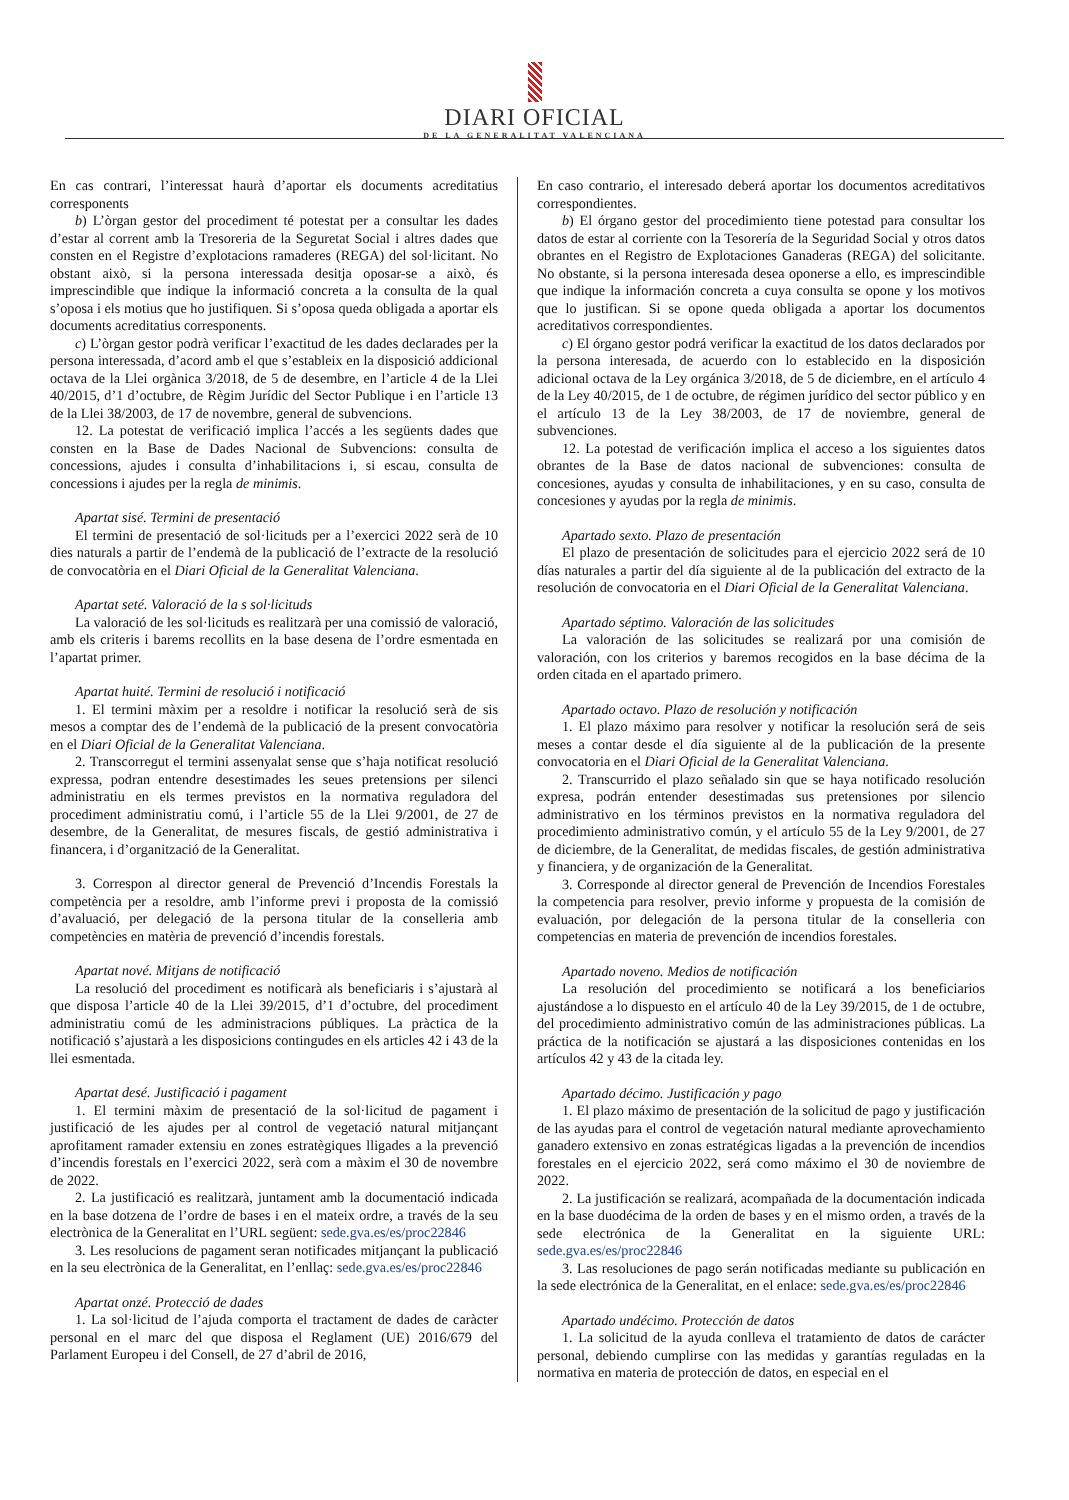DIARI OFICIAL
DE LA GENERALITAT VALENCIANA
En cas contrari, l’interessat haurà d’aportar els documents acreditatius corresponents
b) L’òrgan gestor del procediment té potestat per a consultar les dades d’estar al corrent amb la Tresoreria de la Seguretat Social i altres dades que consten en el Registre d’explotacions ramaderes (REGA) del sol·licitant. No obstant això, si la persona interessada desitja oposar-se a això, és imprescindible que indique la informació concreta a la consulta de la qual s’oposa i els motius que ho justifiquen. Si s’oposa queda obligada a aportar els documents acreditatius corresponents.
c) L’òrgan gestor podrà verificar l’exactitud de les dades declarades per la persona interessada, d’acord amb el que s’estableix en la disposició addicional octava de la Llei orgànica 3/2018, de 5 de desembre, en l’article 4 de la Llei 40/2015, d’1 d’octubre, de Règim Jurídic del Sector Publique i en l’article 13 de la Llei 38/2003, de 17 de novembre, general de subvencions.
12. La potestat de verificació implica l’accés a les següents dades que consten en la Base de Dades Nacional de Subvencions: consulta de concessions, ajudes i consulta d’inhabilitacions i, si escau, consulta de concessions i ajudes per la regla de minimis.
Apartat sisé. Termini de presentació
El termini de presentació de sol·licituds per a l’exercici 2022 serà de 10 dies naturals a partir de l’endemà de la publicació de l’extracte de la resolució de convocatòria en el Diari Oficial de la Generalitat Valenciana.
Apartat seté. Valoració de la s sol·licituds
La valoració de les sol·licituds es realitzarà per una comissió de valoració, amb els criteris i barems recollits en la base desena de l’ordre esmentada en l’apartat primer.
Apartat huité. Termini de resolució i notificació
1. El termini màxim per a resoldre i notificar la resolució serà de sis mesos a comptar des de l’endemà de la publicació de la present convocatòria en el Diari Oficial de la Generalitat Valenciana.
2. Transcorregut el termini assenyalat sense que s’haja notificat resolució expressa, podran entendre desestimades les seues pretensions per silenci administratiu en els termes previstos en la normativa reguladora del procediment administratiu comú, i l’article 55 de la Llei 9/2001, de 27 de desembre, de la Generalitat, de mesures fiscals, de gestió administrativa i financera, i d’organització de la Generalitat.
3. Correspon al director general de Prevenció d’Incendis Forestals la competència per a resoldre, amb l’informe previ i proposta de la comissió d’avaluació, per delegació de la persona titular de la conselleria amb competències en matèria de prevenció d’incendis forestals.
Apartat nové. Mitjans de notificació
La resolució del procediment es notificarà als beneficiaris i s’ajustarà al que disposa l’article 40 de la Llei 39/2015, d’1 d’octubre, del procediment administratiu comú de les administracions públiques. La pràctica de la notificació s’ajustarà a les disposicions contingudes en els articles 42 i 43 de la llei esmentada.
Apartat desé. Justificació i pagament
1. El termini màxim de presentació de la sol·licitud de pagament i justificació de les ajudes per al control de vegetació natural mitjançant aprofitament ramader extensiu en zones estratègiques lligades a la prevenció d’incendis forestals en l’exercici 2022, serà com a màxim el 30 de novembre de 2022.
2. La justificació es realitzarà, juntament amb la documentació indicada en la base dotzena de l’ordre de bases i en el mateix ordre, a través de la seu electrònica de la Generalitat en l’URL següent: sede.gva.es/es/proc22846
3. Les resolucions de pagament seran notificades mitjançant la publicació en la seu electrònica de la Generalitat, en l’enllaç: sede.gva.es/es/proc22846
Apartat onzé. Protecció de dades
1. La sol·licitud de l’ajuda comporta el tractament de dades de caràcter personal en el marc del que disposa el Reglament (UE) 2016/679 del Parlament Europeu i del Consell, de 27 d’abril de 2016,
En caso contrario, el interesado deberá aportar los documentos acreditativos correspondientes.
b) El órgano gestor del procedimiento tiene potestad para consultar los datos de estar al corriente con la Tesorería de la Seguridad Social y otros datos obrantes en el Registro de Explotaciones Ganaderas (REGA) del solicitante. No obstante, si la persona interesada desea oponerse a ello, es imprescindible que indique la información concreta a cuya consulta se opone y los motivos que lo justifican. Si se opone queda obligada a aportar los documentos acreditativos correspondientes.
c) El órgano gestor podrá verificar la exactitud de los datos declarados por la persona interesada, de acuerdo con lo establecido en la disposición adicional octava de la Ley orgánica 3/2018, de 5 de diciembre, en el artículo 4 de la Ley 40/2015, de 1 de octubre, de régimen jurídico del sector público y en el artículo 13 de la Ley 38/2003, de 17 de noviembre, general de subvenciones.
12. La potestad de verificación implica el acceso a los siguientes datos obrantes de la Base de datos nacional de subvenciones: consulta de concesiones, ayudas y consulta de inhabilitaciones, y en su caso, consulta de concesiones y ayudas por la regla de minimis.
Apartado sexto. Plazo de presentación
El plazo de presentación de solicitudes para el ejercicio 2022 será de 10 días naturales a partir del día siguiente al de la publicación del extracto de la resolución de convocatoria en el Diari Oficial de la Generalitat Valenciana.
Apartado séptimo. Valoración de las solicitudes
La valoración de las solicitudes se realizará por una comisión de valoración, con los criterios y baremos recogidos en la base décima de la orden citada en el apartado primero.
Apartado octavo. Plazo de resolución y notificación
1. El plazo máximo para resolver y notificar la resolución será de seis meses a contar desde el día siguiente al de la publicación de la presente convocatoria en el Diari Oficial de la Generalitat Valenciana.
2. Transcurrido el plazo señalado sin que se haya notificado resolución expresa, podrán entender desestimadas sus pretensiones por silencio administrativo en los términos previstos en la normativa reguladora del procedimiento administrativo común, y el artículo 55 de la Ley 9/2001, de 27 de diciembre, de la Generalitat, de medidas fiscales, de gestión administrativa y financiera, y de organización de la Generalitat.
3. Corresponde al director general de Prevención de Incendios Forestales la competencia para resolver, previo informe y propuesta de la comisión de evaluación, por delegación de la persona titular de la conselleria con competencias en materia de prevención de incendios forestales.
Apartado noveno. Medios de notificación
La resolución del procedimiento se notificará a los beneficiarios ajustándose a lo dispuesto en el artículo 40 de la Ley 39/2015, de 1 de octubre, del procedimiento administrativo común de las administraciones públicas. La práctica de la notificación se ajustará a las disposiciones contenidas en los artículos 42 y 43 de la citada ley.
Apartado décimo. Justificación y pago
1. El plazo máximo de presentación de la solicitud de pago y justificación de las ayudas para el control de vegetación natural mediante aprovechamiento ganadero extensivo en zonas estratégicas ligadas a la prevención de incendios forestales en el ejercicio 2022, será como máximo el 30 de noviembre de 2022.
2. La justificación se realizará, acompañada de la documentación indicada en la base duodécima de la orden de bases y en el mismo orden, a través de la sede electrónica de la Generalitat en la siguiente URL: sede.gva.es/es/proc22846
3. Las resoluciones de pago serán notificadas mediante su publicación en la sede electrónica de la Generalitat, en el enlace: sede.gva.es/es/proc22846
Apartado undécimo. Protección de datos
1. La solicitud de la ayuda conlleva el tratamiento de datos de carácter personal, debiendo cumplirse con las medidas y garantías reguladas en la normativa en materia de protección de datos, en especial en el